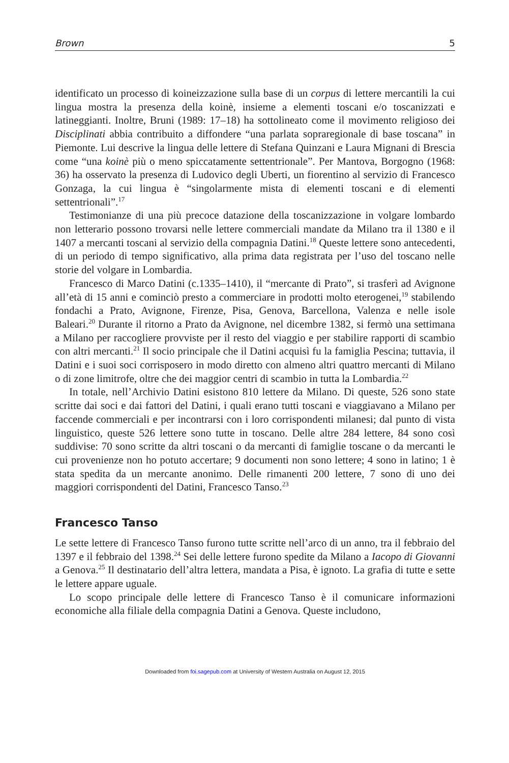Brown 5
identificato un processo di koineizzazione sulla base di un corpus di lettere mercantili la cui lingua mostra la presenza della koinè, insieme a elementi toscani e/o toscanizzati e latineggianti. Inoltre, Bruni (1989: 17–18) ha sottolineato come il movimento religioso dei Disciplinati abbia contribuito a diffondere “una parlata sopraregionale di base toscana” in Piemonte. Lui descrive la lingua delle lettere di Stefana Quinzani e Laura Mignani di Brescia come “una koinè più o meno spiccatamente settentrionale”. Per Mantova, Borgogno (1968: 36) ha osservato la presenza di Ludovico degli Uberti, un fiorentino al servizio di Francesco Gonzaga, la cui lingua è “singolarmente mista di elementi toscani e di elementi settentrionali”.<sup>17</sup>
Testimonianze di una più precoce datazione della toscanizzazione in volgare lombardo non letterario possono trovarsi nelle lettere commerciali mandate da Milano tra il 1380 e il 1407 a mercanti toscani al servizio della compagnia Datini.<sup>18</sup> Queste lettere sono antecedenti, di un periodo di tempo significativo, alla prima data registrata per l’uso del toscano nelle storie del volgare in Lombardia.
Francesco di Marco Datini (c.1335–1410), il “mercante di Prato”, si trasferì ad Avignone all’età di 15 anni e cominciò presto a commerciare in prodotti molto eterogenei,<sup>19</sup> stabilendo fondachi a Prato, Avignone, Firenze, Pisa, Genova, Barcellona, Valenza e nelle isole Baleari.<sup>20</sup> Durante il ritorno a Prato da Avignone, nel dicembre 1382, si fermò una settimana a Milano per raccogliere provviste per il resto del viaggio e per stabilire rapporti di scambio con altri mercanti.<sup>21</sup> Il socio principale che il Datini acquisì fu la famiglia Pescina; tuttavia, il Datini e i suoi soci corrisposero in modo diretto con almeno altri quattro mercanti di Milano o di zone limitrofe, oltre che dei maggior centri di scambio in tutta la Lombardia.<sup>22</sup>
In totale, nell’Archivio Datini esistono 810 lettere da Milano. Di queste, 526 sono state scritte dai soci e dai fattori del Datini, i quali erano tutti toscani e viaggiavano a Milano per faccende commerciali e per incontrarsi con i loro corrispondenti milanesi; dal punto di vista linguistico, queste 526 lettere sono tutte in toscano. Delle altre 284 lettere, 84 sono così suddivise: 70 sono scritte da altri toscani o da mercanti di famiglie toscane o da mercanti le cui provenienze non ho potuto accertare; 9 documenti non sono lettere; 4 sono in latino; 1 è stata spedita da un mercante anonimo. Delle rimanenti 200 lettere, 7 sono di uno dei maggiori corrispondenti del Datini, Francesco Tanso.<sup>23</sup>
Francesco Tanso
Le sette lettere di Francesco Tanso furono tutte scritte nell’arco di un anno, tra il febbraio del 1397 e il febbraio del 1398.<sup>24</sup> Sei delle lettere furono spedite da Milano a Iacopo di Giovanni a Genova.<sup>25</sup> Il destinatario dell’altra lettera, mandata a Pisa, è ignoto. La grafia di tutte e sette le lettere appare uguale.
Lo scopo principale delle lettere di Francesco Tanso è il comunicare informazioni economiche alla filiale della compagnia Datini a Genova. Queste includono,
Downloaded from foi.sagepub.com at University of Western Australia on August 12, 2015